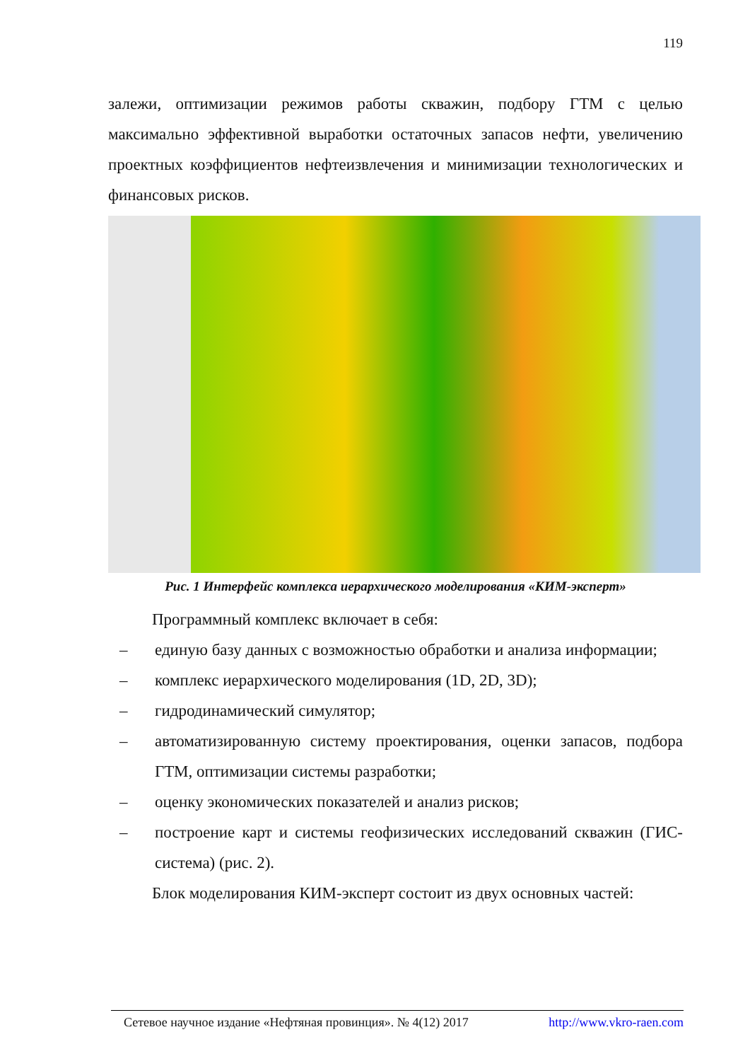119
залежи, оптимизации режимов работы скважин, подбору ГТМ с целью максимально эффективной выработки остаточных запасов нефти, увеличению проектных коэффициентов нефтеизвлечения и минимизации технологических и финансовых рисков.
Рис. 1 Интерфейс комплекса иерархического моделирования «КИМ-эксперт»
Программный комплекс включает в себя:
– единую базу данных с возможностью обработки и анализа информации;
– комплекс иерархического моделирования (1D, 2D, 3D);
– гидродинамический симулятор;
– автоматизированную систему проектирования, оценки запасов, подбора ГТМ, оптимизации системы разработки;
– оценку экономических показателей и анализ рисков;
– построение карт и системы геофизических исследований скважин (ГИС-система) (рис. 2).
Блок моделирования КИМ-эксперт состоит из двух основных частей:
Сетевое научное издание «Нефтяная провинция». № 4(12) 2017 http://www.vkro-raen.com